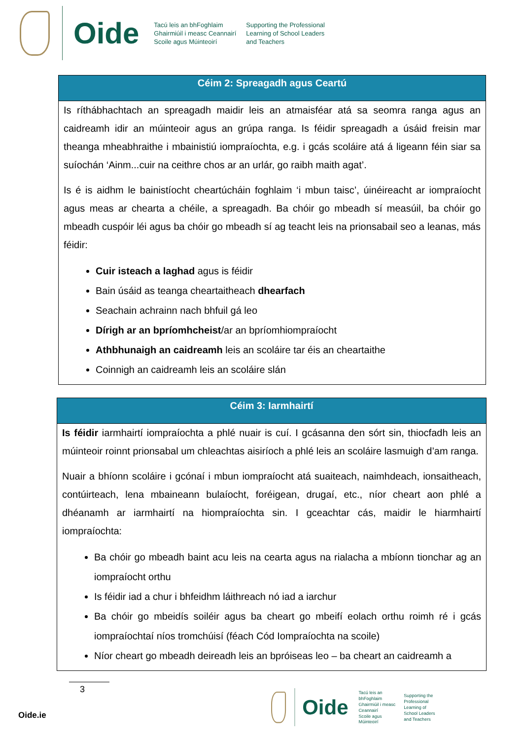Oide
Tacú leis an bhFoghlaim
Ghairmiúil i measc Ceannairí
Scoile agus Múinteoirí
Supporting the Professional
Learning of School Leaders
and Teachers
| Céim 2: Spreagadh agus Ceartú |
| --- |
| Is ríthábhachtach an spreagadh maidir leis an atmaisféar atá sa seomra ranga agus an caidreamh idir an múinteoir agus an grúpa ranga. Is féidir spreagadh a úsáid freisin mar theanga mheabhraithe i mbainistiú iompraíochta, e.g. i gcás scoláire atá á ligeann féin siar sa suíochán ‘Ainm...cuir na ceithre chos ar an urlár, go raibh maith agat’. Is é is aidhm le bainistíocht cheartúcháin foghlaim ‘i mbun taisc’, úinéireacht ar iompraíocht agus meas ar chearta a chéile, a spreagadh. Ba chóir go mbeadh sí measúil, ba chóir go mbeadh cuspóir léi agus ba chóir go mbeadh sí ag teacht leis na prionsabail seo a leanas, más féidir: Cuir isteach a laghad agus is féidir Bain úsáid as teanga cheartaitheach dhearfach Seachain achrainn nach bhfuil gá leo Dírigh ar an bpríomhcheist /ar an bpríomhiompraíocht Athbhunaigh an caidreamh leis an scoláire tar éis an cheartaithe Coinnigh an caidreamh leis an scoláire slán |
| Céim 3: Iarmhairtí |
| --- |
| Is féidir iarmhairtí iompraíochta a phlé nuair is cuí. I gcásanna den sórt sin, thiocfadh leis an múinteoir roinnt prionsabal um chleachtas aisiríoch a phlé leis an scoláire lasmuigh d’am ranga. Nuair a bhíonn scoláire i gcónaí i mbun iompraíocht atá suaiteach, naimhdeach, ionsaitheach, contúirteach, lena mbaineann bulaíocht, foréigean, drugaí, etc., níor cheart aon phlé a dhéanamh ar iarmhairtí na hiompraíochta sin. I gceachtar cás, maidir le hiarmhairtí iompraíochta: Ba chóir go mbeadh baint acu leis na cearta agus na rialacha a mbíonn tionchar ag an iompraíocht orthu Is féidir iad a chur i bhfeidhm láithreach nó iad a iarchur Ba chóir go mbeidís soiléir agus ba cheart go mbeifí eolach orthu roimh ré i gcás iompraíochtaí níos tromchúisí (féach Cód Iompraíochta na scoile) Níor cheart go mbeadh deireadh leis an bpróiseas leo – ba cheart an caidreamh a |
3
Oide
Tacú leis an bhFoghlaim
Ghairmiúil i measc Ceannairí
Scoile agus Múinteoirí
Supporting the Professional
Learning of School Leaders
and Teachers
Oide.ie